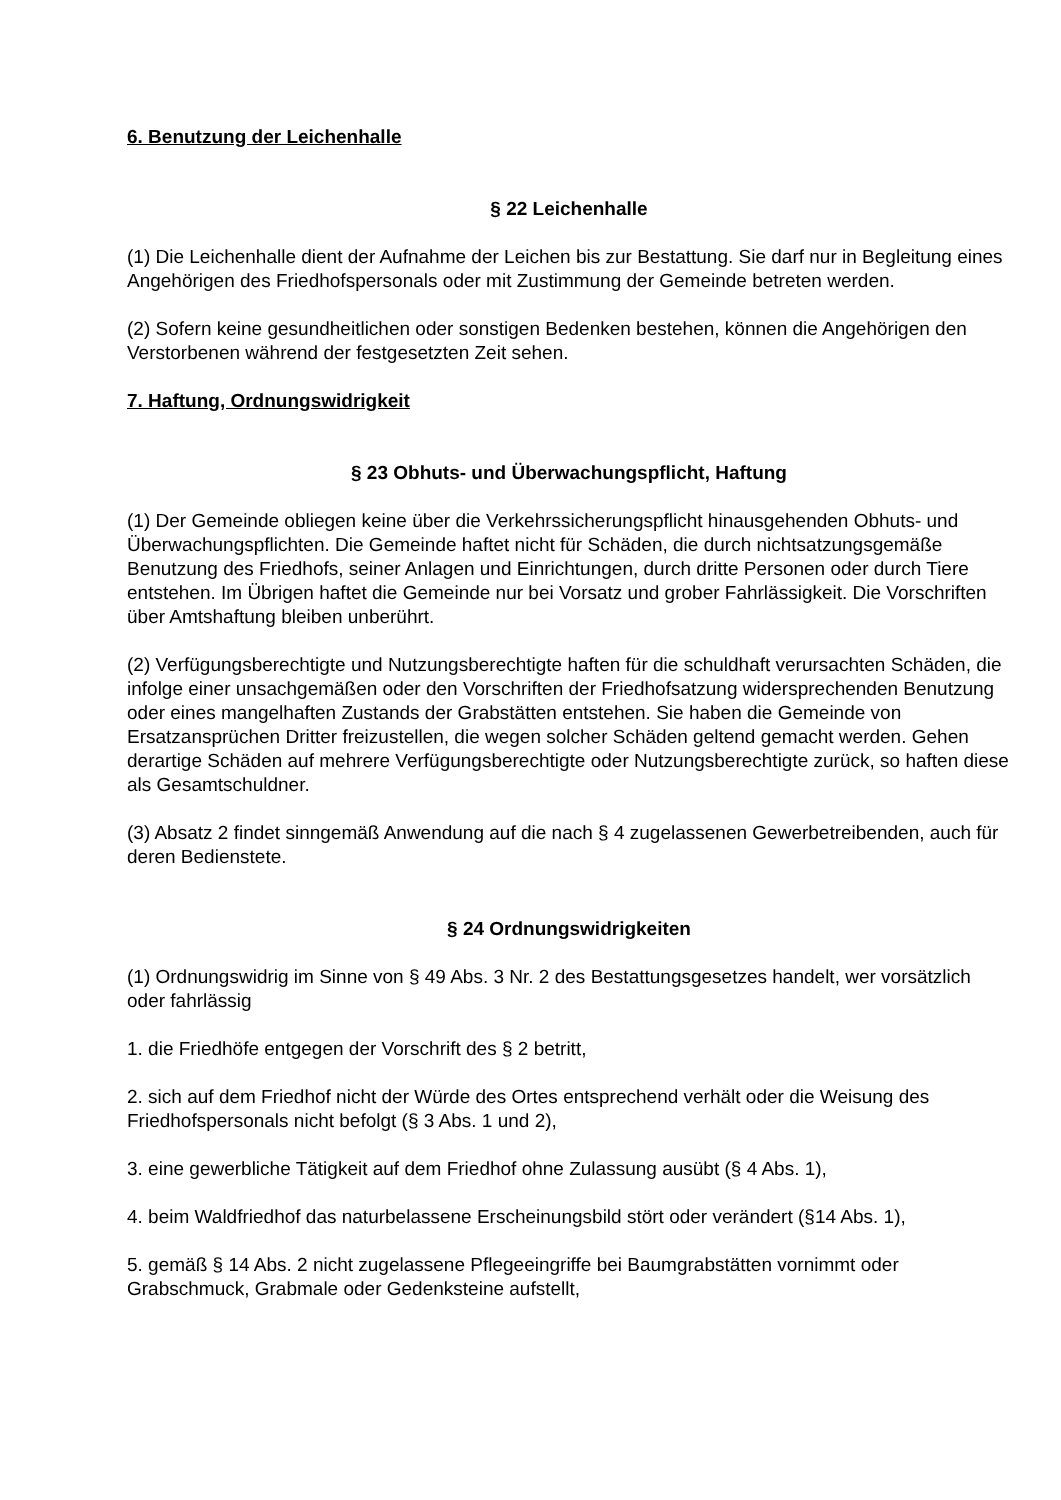6. Benutzung der Leichenhalle
§ 22 Leichenhalle
(1) Die Leichenhalle dient der Aufnahme der Leichen bis zur Bestattung. Sie darf nur in Begleitung eines Angehörigen des Friedhofspersonals oder mit Zustimmung der Gemeinde betreten werden.
(2) Sofern keine gesundheitlichen oder sonstigen Bedenken bestehen, können die Angehörigen den Verstorbenen während der festgesetzten Zeit sehen.
7. Haftung, Ordnungswidrigkeit
§ 23 Obhuts- und Überwachungspflicht, Haftung
(1) Der Gemeinde obliegen keine über die Verkehrssicherungspflicht hinausgehenden Obhuts- und Überwachungspflichten. Die Gemeinde haftet nicht für Schäden, die durch nichtsatzungsgemäße Benutzung des Friedhofs, seiner Anlagen und Einrichtungen, durch dritte Personen oder durch Tiere entstehen. Im Übrigen haftet die Gemeinde nur bei Vorsatz und grober Fahrlässigkeit. Die Vorschriften über Amtshaftung bleiben unberührt.
(2) Verfügungsberechtigte und Nutzungsberechtigte haften für die schuldhaft verursachten Schäden, die infolge einer unsachgemäßen oder den Vorschriften der Friedhofsatzung widersprechenden Benutzung oder eines mangelhaften Zustands der Grabstätten entstehen. Sie haben die Gemeinde von Ersatzansprüchen Dritter freizustellen, die wegen solcher Schäden geltend gemacht werden. Gehen derartige Schäden auf mehrere Verfügungsberechtigte oder Nutzungsberechtigte zurück, so haften diese als Gesamtschuldner.
(3) Absatz 2 findet sinngemäß Anwendung auf die nach § 4 zugelassenen Gewerbetreibenden, auch für deren Bedienstete.
§ 24 Ordnungswidrigkeiten
(1) Ordnungswidrig im Sinne von § 49 Abs. 3 Nr. 2 des Bestattungsgesetzes handelt, wer vorsätzlich oder fahrlässig
1. die Friedhöfe entgegen der Vorschrift des § 2 betritt,
2. sich auf dem Friedhof nicht der Würde des Ortes entsprechend verhält oder die Weisung des Friedhofspersonals nicht befolgt (§ 3 Abs. 1 und 2),
3. eine gewerbliche Tätigkeit auf dem Friedhof ohne Zulassung ausübt (§ 4 Abs. 1),
4. beim Waldfriedhof das naturbelassene Erscheinungsbild stört oder verändert (§14 Abs. 1),
5. gemäß § 14 Abs. 2 nicht zugelassene Pflegeeingriffe bei Baumgrabstätten vornimmt oder Grabschmuck, Grabmale oder Gedenksteine aufstellt,